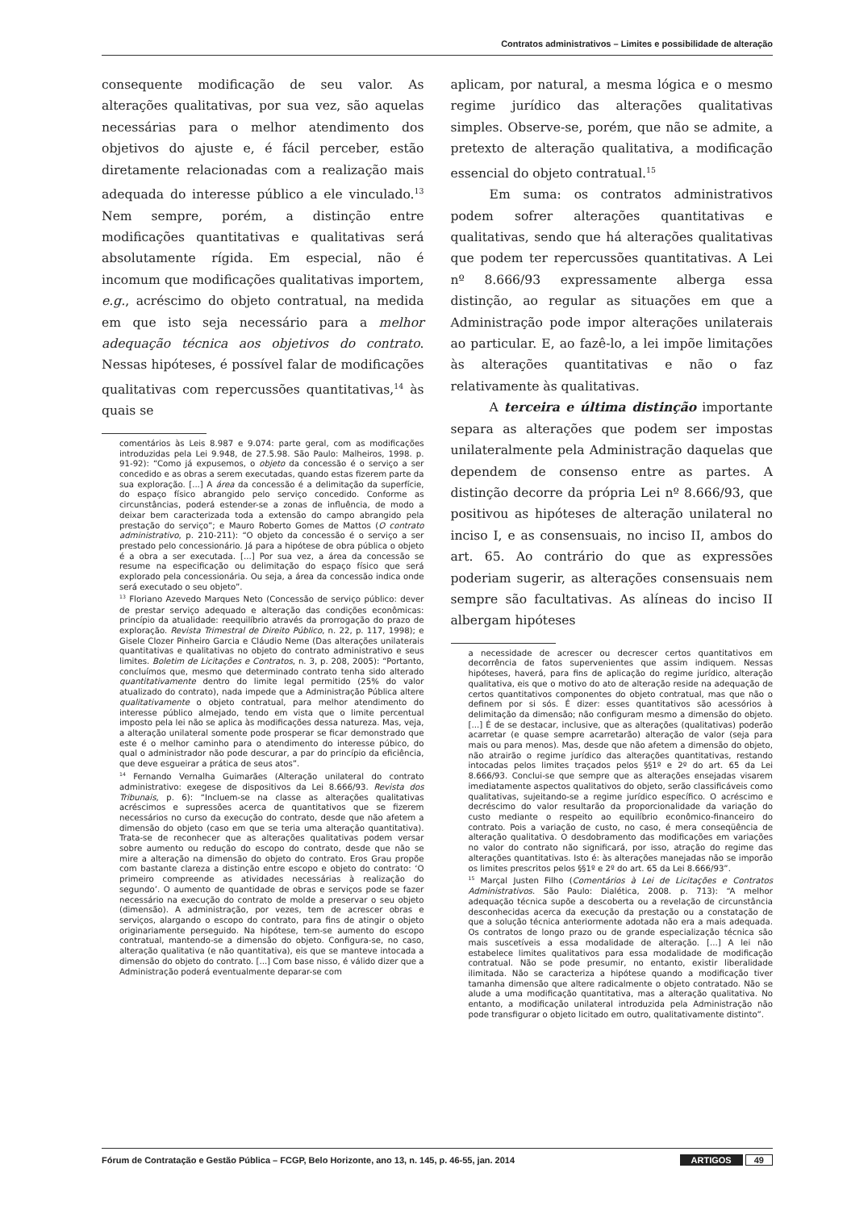Contratos administrativos – Limites e possibilidade de alteração
consequente modificação de seu valor. As alterações qualitativas, por sua vez, são aquelas necessárias para o melhor atendimento dos objetivos do ajuste e, é fácil perceber, estão diretamente relacionadas com a realização mais adequada do interesse público a ele vinculado.<sup>13</sup> Nem sempre, porém, a distinção entre modificações quantitativas e qualitativas será absolutamente rígida. Em especial, não é incomum que modificações qualitativas importem, e.g., acréscimo do objeto contratual, na medida em que isto seja necessário para a melhor adequação técnica aos objetivos do contrato. Nessas hipóteses, é possível falar de modificações qualitativas com repercussões quantitativas,<sup>14</sup> às quais se
comentários às Leis 8.987 e 9.074: parte geral, com as modificações introduzidas pela Lei 9.948, de 27.5.98. São Paulo: Malheiros, 1998. p. 91-92): “Como já expusemos, o objeto da concessão é o serviço a ser concedido e as obras a serem executadas, quando estas fizerem parte da sua exploração. [...] A área da concessão é a delimitação da superfície, do espaço físico abrangido pelo serviço concedido. Conforme as circunstâncias, poderá estender-se a zonas de influência, de modo a deixar bem caracterizada toda a extensão do campo abrangido pela prestação do serviço”; e Mauro Roberto Gomes de Mattos (O contrato administrativo, p. 210-211): “O objeto da concessão é o serviço a ser prestado pelo concessionário. Já para a hipótese de obra pública o objeto é a obra a ser executada. [...] Por sua vez, a área da concessão se resume na especificação ou delimitação do espaço físico que será explorado pela concessionária. Ou seja, a área da concessão indica onde será executado o seu objeto”.
<sup>13</sup> Floriano Azevedo Marques Neto (Concessão de serviço público: dever de prestar serviço adequado e alteração das condições econômicas: princípio da atualidade: reequilíbrio através da prorrogação do prazo de exploração. Revista Trimestral de Direito Público, n. 22, p. 117, 1998); e Gisele Clozer Pinheiro Garcia e Cláudio Neme (Das alterações unilaterais quantitativas e qualitativas no objeto do contrato administrativo e seus limites. Boletim de Licitações e Contratos, n. 3, p. 208, 2005): “Portanto, concluímos que, mesmo que determinado contrato tenha sido alterado quantitativamente dentro do limite legal permitido (25% do valor atualizado do contrato), nada impede que a Administração Pública altere qualitativamente o objeto contratual, para melhor atendimento do interesse público almejado, tendo em vista que o limite percentual imposto pela lei não se aplica às modificações dessa natureza. Mas, veja, a alteração unilateral somente pode prosperar se ficar demonstrado que este é o melhor caminho para o atendimento do interesse púbico, do qual o administrador não pode descurar, a par do princípio da eficiência, que deve esgueirar a prática de seus atos”.
<sup>14</sup> Fernando Vernalha Guimarães (Alteração unilateral do contrato administrativo: exegese de dispositivos da Lei 8.666/93. Revista dos Tribunais, p. 6): “Incluem-se na classe as alterações qualitativas acréscimos e supressões acerca de quantitativos que se fizerem necessários no curso da execução do contrato, desde que não afetem a dimensão do objeto (caso em que se teria uma alteração quantitativa). Trata-se de reconhecer que as alterações qualitativas podem versar sobre aumento ou redução do escopo do contrato, desde que não se mire a alteração na dimensão do objeto do contrato. Eros Grau propõe com bastante clareza a distinção entre escopo e objeto do contrato: ‘O primeiro compreende as atividades necessárias à realização do segundo’. O aumento de quantidade de obras e serviços pode se fazer necessário na execução do contrato de molde a preservar o seu objeto (dimensão). A administração, por vezes, tem de acrescer obras e serviços, alargando o escopo do contrato, para fins de atingir o objeto originariamente perseguido. Na hipótese, tem-se aumento do escopo contratual, mantendo-se a dimensão do objeto. Configura-se, no caso, alteração qualitativa (e não quantitativa), eis que se manteve intocada a dimensão do objeto do contrato. [...] Com base nisso, é válido dizer que a Administração poderá eventualmente deparar-se com
aplicam, por natural, a mesma lógica e o mesmo regime jurídico das alterações qualitativas simples. Observe-se, porém, que não se admite, a pretexto de alteração qualitativa, a modificação essencial do objeto contratual.<sup>15</sup>
Em suma: os contratos administrativos podem sofrer alterações quantitativas e qualitativas, sendo que há alterações qualitativas que podem ter repercussões quantitativas. A Lei nº 8.666/93 expressamente alberga essa distinção, ao regular as situações em que a Administração pode impor alterações unilaterais ao particular. E, ao fazê-lo, a lei impõe limitações às alterações quantitativas e não o faz relativamente às qualitativas.
A terceira e última distinção importante separa as alterações que podem ser impostas unilateralmente pela Administração daquelas que dependem de consenso entre as partes. A distinção decorre da própria Lei nº 8.666/93, que positivou as hipóteses de alteração unilateral no inciso I, e as consensuais, no inciso II, ambos do art. 65. Ao contrário do que as expressões poderiam sugerir, as alterações consensuais nem sempre são facultativas. As alíneas do inciso II albergam hipóteses
a necessidade de acrescer ou decrescer certos quantitativos em decorrência de fatos supervenientes que assim indiquem. Nessas hipóteses, haverá, para fins de aplicação do regime jurídico, alteração qualitativa, eis que o motivo do ato de alteração reside na adequação de certos quantitativos componentes do objeto contratual, mas que não o definem por si sós. É dizer: esses quantitativos são acessórios à delimitação da dimensão; não configuram mesmo a dimensão do objeto. [...] É de se destacar, inclusive, que as alterações (qualitativas) poderão acarretar (e quase sempre acarretarão) alteração de valor (seja para mais ou para menos). Mas, desde que não afetem a dimensão do objeto, não atrairão o regime jurídico das alterações quantitativas, restando intocadas pelos limites traçados pelos §§1º e 2º do art. 65 da Lei 8.666/93. Conclui-se que sempre que as alterações ensejadas visarem imediatamente aspectos qualitativos do objeto, serão classificáveis como qualitativas, sujeitando-se a regime jurídico específico. O acréscimo e decréscimo do valor resultarão da proporcionalidade da variação do custo mediante o respeito ao equilíbrio econômico-financeiro do contrato. Pois a variação de custo, no caso, é mera conseqüência de alteração qualitativa. O desdobramento das modificações em variações no valor do contrato não significará, por isso, atração do regime das alterações quantitativas. Isto é: às alterações manejadas não se imporão os limites prescritos pelos §§1º e 2º do art. 65 da Lei 8.666/93”.
<sup>15</sup> Marçal Justen Filho (Comentários à Lei de Licitações e Contratos Administrativos. São Paulo: Dialética, 2008. p. 713): “A melhor adequação técnica supõe a descoberta ou a revelação de circunstância desconhecidas acerca da execução da prestação ou a constatação de que a solução técnica anteriormente adotada não era a mais adequada. Os contratos de longo prazo ou de grande especialização técnica são mais suscetíveis a essa modalidade de alteração. [...] A lei não estabelece limites qualitativos para essa modalidade de modificação contratual. Não se pode presumir, no entanto, existir liberalidade ilimitada. Não se caracteriza a hipótese quando a modificação tiver tamanha dimensão que altere radicalmente o objeto contratado. Não se alude a uma modificação quantitativa, mas a alteração qualitativa. No entanto, a modificação unilateral introduzida pela Administração não pode transfigurar o objeto licitado em outro, qualitativamente distinto”.
Fórum de Contratação e Gestão Pública – FCGP, Belo Horizonte, ano 13, n. 145, p. 46-55, jan. 2014 ARTIGOS 49